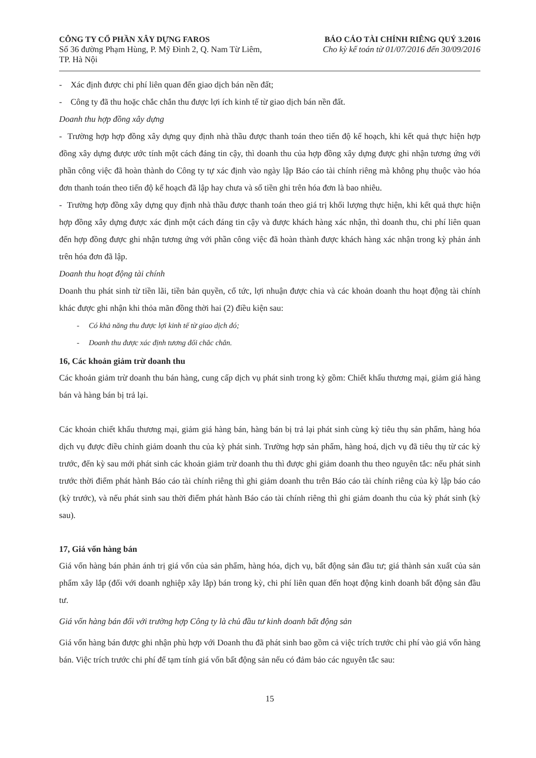CÔNG TY CỔ PHẦN XÂY DỰNG FAROS
Số 36 đường Phạm Hùng, P. Mỹ Đình 2, Q. Nam Từ Liêm,
TP. Hà Nội
BÁO CÁO TÀI CHÍNH RIÊNG QUÝ 3.2016
Cho kỳ kế toán từ 01/07/2016 đến 30/09/2016
- Xác định được chi phí liên quan đến giao dịch bán nền đất;
- Công ty đã thu hoặc chắc chắn thu được lợi ích kinh tế từ giao dịch bán nền đất.
Doanh thu hợp đồng xây dựng
- Trường hợp hợp đồng xây dựng quy định nhà thầu được thanh toán theo tiến độ kế hoạch, khi kết quả thực hiện hợp đồng xây dựng được ước tính một cách đáng tin cậy, thì doanh thu của hợp đồng xây dựng được ghi nhận tương ứng với phần công việc đã hoàn thành do Công ty tự xác định vào ngày lập Báo cáo tài chính riêng mà không phụ thuộc vào hóa đơn thanh toán theo tiến độ kế hoạch đã lập hay chưa và số tiền ghi trên hóa đơn là bao nhiêu.
- Trường hợp đồng xây dựng quy định nhà thầu được thanh toán theo giá trị khối lượng thực hiện, khi kết quả thực hiện hợp đồng xây dựng được xác định một cách đáng tin cậy và được khách hàng xác nhận, thì doanh thu, chi phí liên quan đến hợp đồng được ghi nhận tương ứng với phần công việc đã hoàn thành được khách hàng xác nhận trong kỳ phản ánh trên hóa đơn đã lập.
Doanh thu hoạt động tài chính
Doanh thu phát sinh từ tiền lãi, tiền bản quyền, cổ tức, lợi nhuận được chia và các khoản doanh thu hoạt động tài chính khác được ghi nhận khi thỏa mãn đồng thời hai (2) điều kiện sau:
- Có khả năng thu được lợi kinh tế từ giao dịch đó;
- Doanh thu được xác định tương đối chắc chắn.
16, Các khoản giảm trừ doanh thu
Các khoản giảm trừ doanh thu bán hàng, cung cấp dịch vụ phát sinh trong kỳ gồm: Chiết khấu thương mại, giảm giá hàng bán và hàng bán bị trả lại.
Các khoản chiết khấu thương mại, giảm giá hàng bán, hàng bán bị trả lại phát sinh cùng kỳ tiêu thụ sản phẩm, hàng hóa dịch vụ được điều chỉnh giảm doanh thu của kỳ phát sinh. Trường hợp sản phẩm, hàng hoá, dịch vụ đã tiêu thụ từ các kỳ trước, đến kỳ sau mới phát sinh các khoản giảm trừ doanh thu thì được ghi giảm doanh thu theo nguyên tắc: nếu phát sinh trước thời điểm phát hành Báo cáo tài chính riêng thì ghi giảm doanh thu trên Báo cáo tài chính riêng của kỳ lập báo cáo (kỳ trước), và nếu phát sinh sau thời điểm phát hành Báo cáo tài chính riêng thì ghi giảm doanh thu của kỳ phát sinh (kỳ sau).
17, Giá vốn hàng bán
Giá vốn hàng bán phản ánh trị giá vốn của sản phẩm, hàng hóa, dịch vụ, bất động sản đầu tư; giá thành sản xuất của sản phẩm xây lắp (đối với doanh nghiệp xây lắp) bán trong kỳ, chi phí liên quan đến hoạt động kinh doanh bất động sản đầu tư.
Giá vốn hàng bán đối với trường hợp Công ty là chủ đầu tư kinh doanh bất động sản
Giá vốn hàng bán được ghi nhận phù hợp với Doanh thu đã phát sinh bao gồm cả việc trích trước chi phí vào giá vốn hàng bán. Việc trích trước chi phí để tạm tính giá vốn bất động sản nếu có đảm bảo các nguyên tắc sau:
15